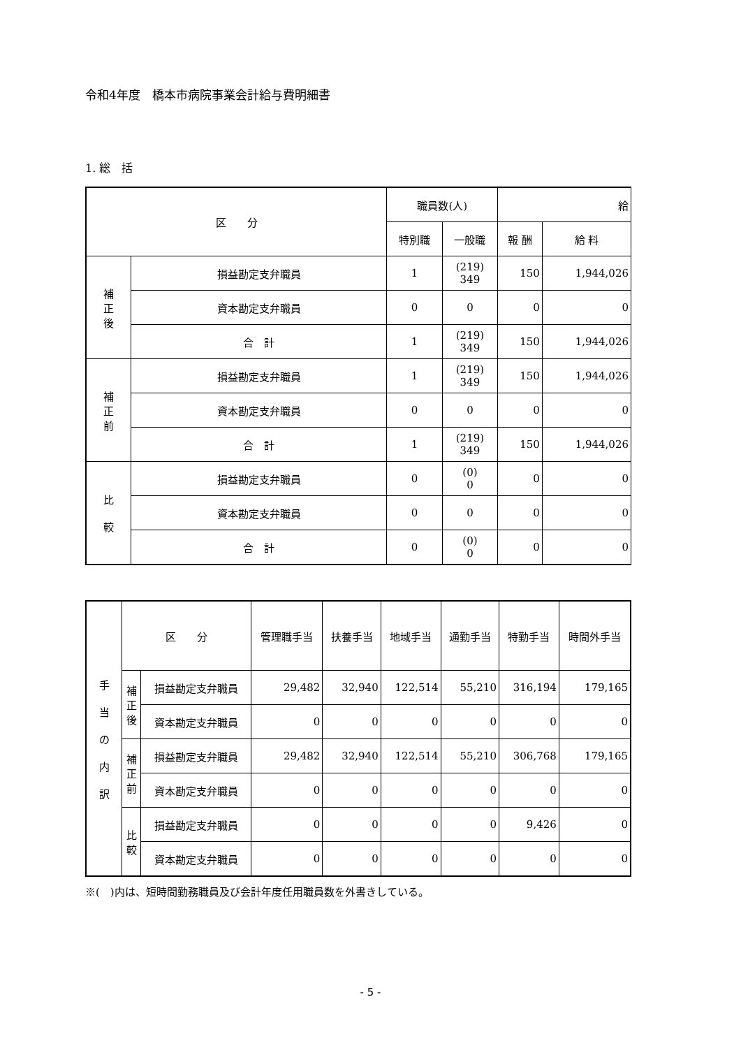令和4年度　橋本市病院事業会計給与費明細書
1. 総　括
| 区 分 | | 職員数(人) | | 給 | |
| --- | --- | --- | --- | --- | --- |
| | | 特別職 | 一般職 | 報 酬 | 給 料 |
| 補 正 後 | 損益勘定支弁職員 | 1 | (219) 349 | 150 | 1,944,026 |
| | 資本勘定支弁職員 | 0 | 0 | 0 | 0 |
| | 合 計 | 1 | (219) 349 | 150 | 1,944,026 |
| 補 正 前 | 損益勘定支弁職員 | 1 | (219) 349 | 150 | 1,944,026 |
| | 資本勘定支弁職員 | 0 | 0 | 0 | 0 |
| | 合 計 | 1 | (219) 349 | 150 | 1,944,026 |
| 比 較 | 損益勘定支弁職員 | 0 | (0) 0 | 0 | 0 |
| | 資本勘定支弁職員 | 0 | 0 | 0 | 0 |
| | 合 計 | 0 | (0) 0 | 0 | 0 |
| 手 当 の 内 訳 | 区 分 | | 管理職手当 | 扶養手当 | 地域手当 | 通勤手当 | 特勤手当 | 時間外手当 |
| | 補 正 後 | 損益勘定支弁職員 | 29,482 | 32,940 | 122,514 | 55,210 | 316,194 | 179,165 |
| | | 資本勘定支弁職員 | 0 | 0 | 0 | 0 | 0 | 0 |
| | 補 正 前 | 損益勘定支弁職員 | 29,482 | 32,940 | 122,514 | 55,210 | 306,768 | 179,165 |
| | | 資本勘定支弁職員 | 0 | 0 | 0 | 0 | 0 | 0 |
| | 比 較 | 損益勘定支弁職員 | 0 | 0 | 0 | 0 | 9,426 | 0 |
| | | 資本勘定支弁職員 | 0 | 0 | 0 | 0 | 0 | 0 |
※(　)内は、短時間勤務職員及び会計年度任用職員数を外書きしている。
- 5 -